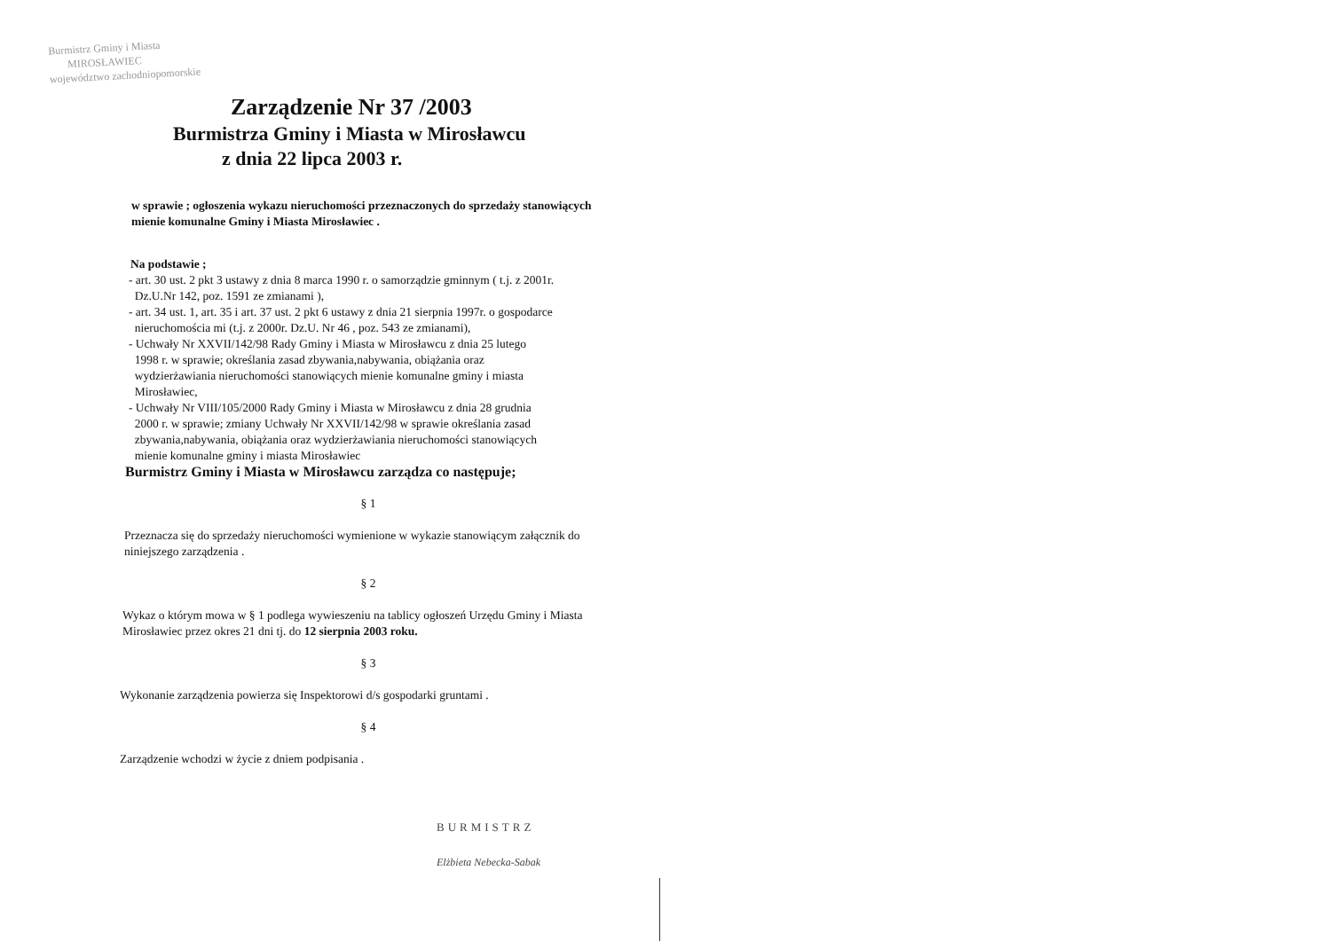Burmistrz Gminy i Miasta
MIROSŁAWIEC
województwo zachodniopomorskie
Zarządzenie Nr 37 /2003
Burmistrza Gminy i Miasta w Mirosławcu
z dnia 22 lipca 2003 r.
w sprawie ; ogłoszenia wykazu nieruchomości przeznaczonych do sprzedaży stanowiących mienie komunalne Gminy i Miasta Mirosławiec .
Na podstawie ;
- art. 30 ust. 2 pkt 3 ustawy z dnia 8 marca 1990 r. o samorządzie gminnym ( t.j. z 2001r.
Dz.U.Nr 142, poz. 1591 ze zmianami ),
- art. 34 ust. 1, art. 35 i art. 37 ust. 2 pkt 6 ustawy z dnia 21 sierpnia 1997r. o gospodarce
nieruchomościa mi (t.j. z 2000r. Dz.U. Nr 46 , poz. 543 ze zmianami),
- Uchwały Nr XXVII/142/98 Rady Gminy i Miasta w Mirosławcu z dnia 25 lutego
1998 r. w sprawie; określania zasad zbywania,nabywania, obiążania oraz
wydzierżawiania nieruchomości stanowiących mienie komunalne gminy i miasta
Mirosławiec,
- Uchwały Nr VIII/105/2000 Rady Gminy i Miasta w Mirosławcu z dnia 28 grudnia
2000 r. w sprawie; zmiany Uchwały Nr XXVII/142/98 w sprawie określania zasad
zbywania,nabywania, obiążania oraz wydzierżawiania nieruchomości stanowiących
mienie komunalne gminy i miasta Mirosławiec
Burmistrz Gminy i Miasta w Mirosławcu zarządza co następuje;
§ 1
Przeznacza się do sprzedaży nieruchomości wymienione w wykazie stanowiącym załącznik do niniejszego zarządzenia .
§ 2
Wykaz o którym mowa w § 1 podlega wywieszeniu na tablicy ogłoszeń Urzędu Gminy i Miasta Mirosławiec przez okres 21 dni tj. do 12 sierpnia 2003 roku.
§ 3
Wykonanie zarządzenia powierza się Inspektorowi d/s gospodarki gruntami .
§ 4
Zarządzenie wchodzi w życie z dniem podpisania .
BURMISTRZ
Elżbieta Nebecka-Sabak